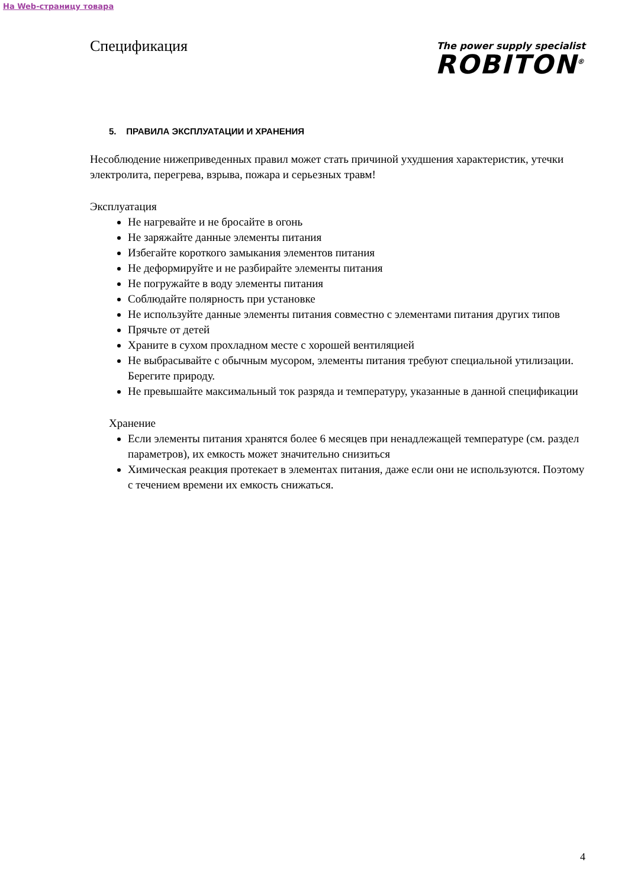На Web-страницу товара
Спецификация
The power supply specialist
ROBITON<sup>®</sup>
5. ПРАВИЛА ЭКСПЛУАТАЦИИ И ХРАНЕНИЯ
Несоблюдение нижеприведенных правил может стать причиной ухудшения характеристик, утечки электролита, перегрева, взрыва, пожара и серьезных травм!
Эксплуатация
Не нагревайте и не бросайте в огонь
Не заряжайте данные элементы питания
Избегайте короткого замыкания элементов питания
Не деформируйте и не разбирайте элементы питания
Не погружайте в воду элементы питания
Соблюдайте полярность при установке
Не используйте данные элементы питания совместно с элементами питания других типов
Прячьте от детей
Храните в сухом прохладном месте с хорошей вентиляцией
Не выбрасывайте с обычным мусором, элементы питания требуют специальной утилизации. Берегите природу.
Не превышайте максимальный ток разряда и температуру, указанные в данной спецификации
Хранение
Если элементы питания хранятся более 6 месяцев при ненадлежащей температуре (см. раздел параметров), их емкость может значительно снизиться
Химическая реакция протекает в элементах питания, даже если они не используются. Поэтому с течением времени их емкость снижаться.
4